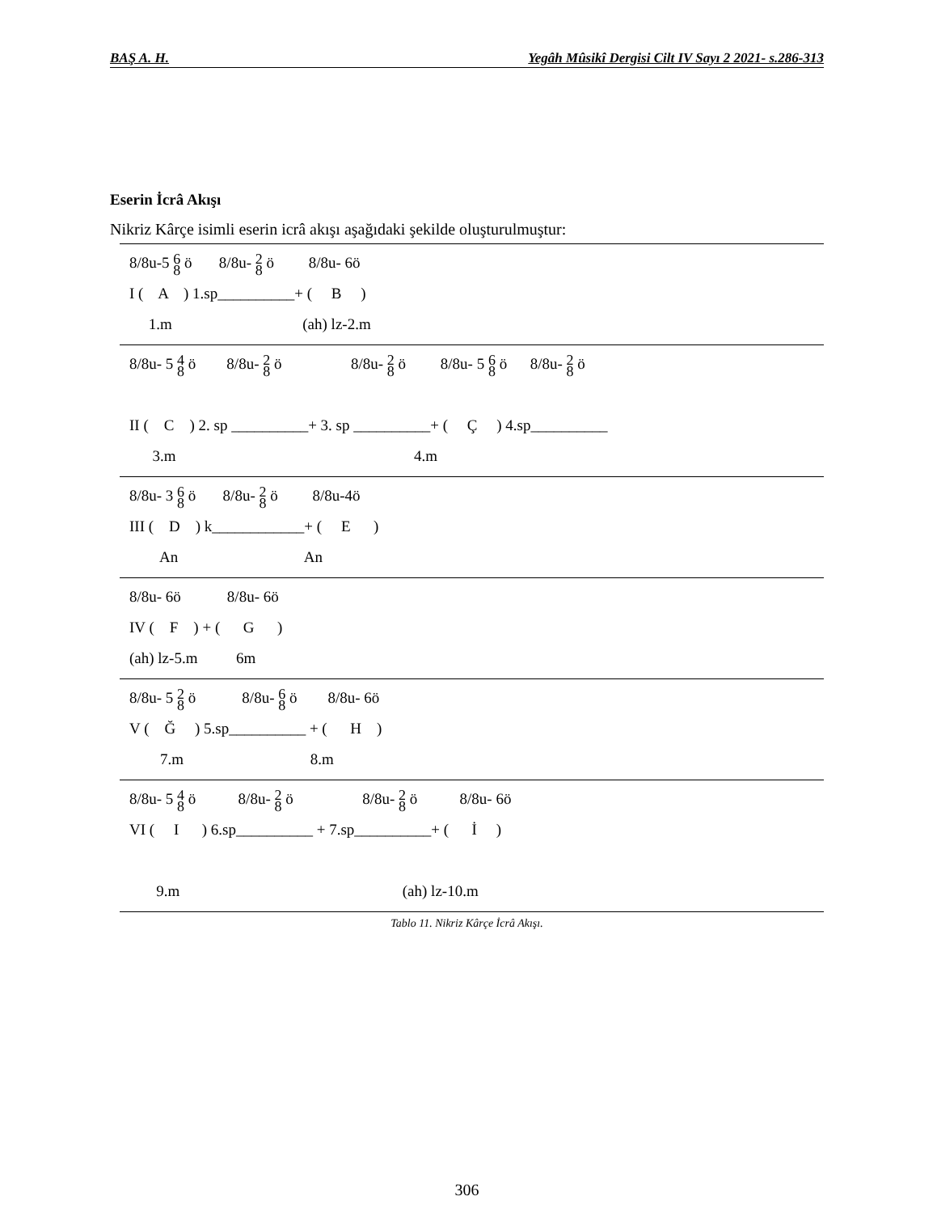BAŞ A. H. Yegâh Mûsikî Dergisi Cilt IV Sayı 2 2021- s.286-313
Eserin İcrâ Akışı
Nikriz Kârçe isimli eserin icrâ akışı aşağıdaki şekilde oluşturulmuştur:
8/8u-5 6 8 ö 8/8u- 2 8 ö 8/8u- 6ö
I ( A ) 1.sp__________+ ( B )
1.m (ah) lz-2.m
8/8u- 5 4 8 ö 8/8u- 2 8 ö 8/8u- 2 8 ö 8/8u- 5 6 8 ö 8/8u- 2 8 ö
II ( C ) 2. sp __________+ 3. sp __________+ ( Ç ) 4.sp__________
3.m 4.m
8/8u- 3 6 8 ö 8/8u- 2 8 ö 8/8u-4ö
III ( D ) k____________+ ( E )
An An
8/8u- 6ö 8/8u- 6ö
IV ( F ) + ( G )
(ah) lz-5.m 6m
8/8u- 5 2 8 ö 8/8u- 6 8 ö 8/8u- 6ö
V ( Ğ ) 5.sp__________ + ( H )
7.m 8.m
8/8u- 5 4 8 ö 8/8u- 2 8 ö 8/8u- 2 8 ö 8/8u- 6ö
VI ( I ) 6.sp__________ + 7.sp__________+ ( İ )
9.m (ah) lz-10.m
Tablo 11. Nikriz Kârçe İcrâ Akışı.
306